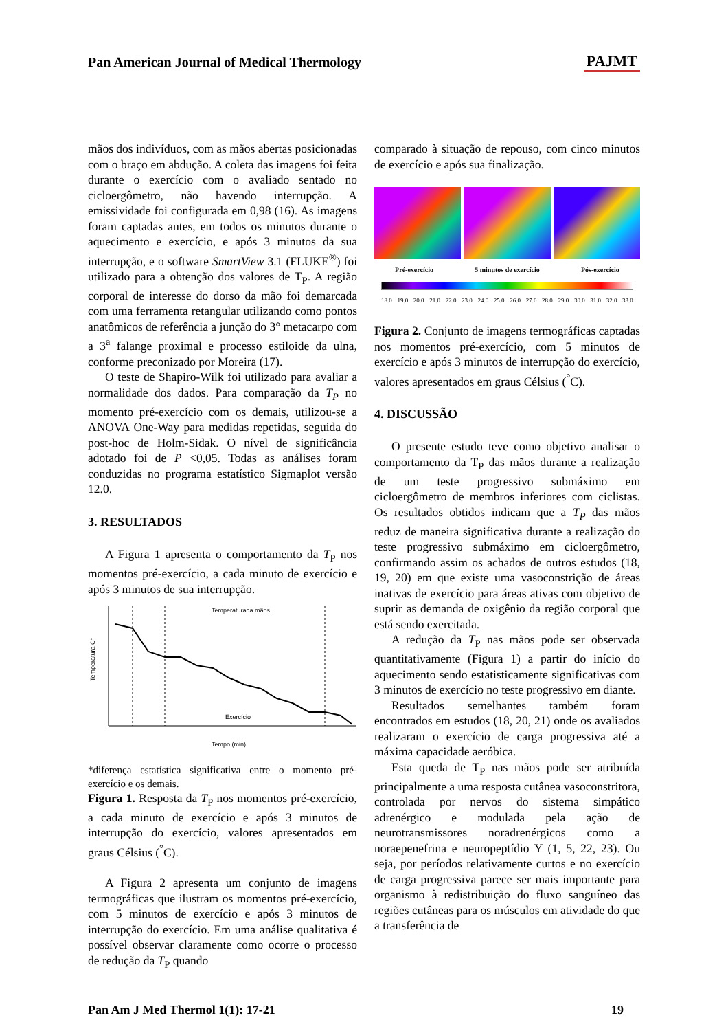Pan American Journal of Medical Thermology
PAJMT
mãos dos indivíduos, com as mãos abertas posicionadas com o braço em abdução. A coleta das imagens foi feita durante o exercício com o avaliado sentado no cicloergômetro, não havendo interrupção. A emissividade foi configurada em 0,98 (16). As imagens foram captadas antes, em todos os minutos durante o aquecimento e exercício, e após 3 minutos da sua interrupção, e o software SmartView 3.1 (FLUKE<sup>®</sup>) foi utilizado para a obtenção dos valores de T<sub>P</sub>. A região corporal de interesse do dorso da mão foi demarcada com uma ferramenta retangular utilizando como pontos anatômicos de referência a junção do 3° metacarpo com a 3<sup>a</sup> falange proximal e processo estiloide da ulna, conforme preconizado por Moreira (17).
O teste de Shapiro-Wilk foi utilizado para avaliar a normalidade dos dados. Para comparação da T<sub>P</sub> no momento pré-exercício com os demais, utilizou-se a ANOVA One-Way para medidas repetidas, seguida do post-hoc de Holm-Sidak. O nível de significância adotado foi de P <0,05. Todas as análises foram conduzidas no programa estatístico Sigmaplot versão 12.0.
3. RESULTADOS
A Figura 1 apresenta o comportamento da T<sub>P</sub> nos momentos pré-exercício, a cada minuto de exercício e após 3 minutos de sua interrupção.
Temperaturada mãos
Exercício
Temperatura C°
Tempo (min)
*diferença estatística significativa entre o momento pré-exercício e os demais.
Figura 1. Resposta da T<sub>P</sub> nos momentos pré-exercício, a cada minuto de exercício e após 3 minutos de interrupção do exercício, valores apresentados em graus Célsius (<sup>°</sup>C).
A Figura 2 apresenta um conjunto de imagens termográficas que ilustram os momentos pré-exercício, com 5 minutos de exercício e após 3 minutos de interrupção do exercício. Em uma análise qualitativa é possível observar claramente como ocorre o processo de redução da T<sub>P</sub> quando
comparado à situação de repouso, com cinco minutos de exercício e após sua finalização.
Pré-exercício 5 minutos de exercício Pós-exercício
18.0 19.0 20.0 21.0 22.0 23.0 24.0 25.0 26.0 27.0 28.0 29.0 30.0 31.0 32.0 33.0
Figura 2. Conjunto de imagens termográficas captadas nos momentos pré-exercício, com 5 minutos de exercício e após 3 minutos de interrupção do exercício, valores apresentados em graus Célsius (<sup>°</sup>C).
4. DISCUSSÃO
O presente estudo teve como objetivo analisar o comportamento da T<sub>P</sub> das mãos durante a realização de um teste progressivo submáximo em cicloergômetro de membros inferiores com ciclistas. Os resultados obtidos indicam que a T<sub>P</sub> das mãos reduz de maneira significativa durante a realização do teste progressivo submáximo em cicloergômetro, confirmando assim os achados de outros estudos (18, 19, 20) em que existe uma vasoconstrição de áreas inativas de exercício para áreas ativas com objetivo de suprir as demanda de oxigênio da região corporal que está sendo exercitada.
A redução da T<sub>P</sub> nas mãos pode ser observada quantitativamente (Figura 1) a partir do início do aquecimento sendo estatisticamente significativas com 3 minutos de exercício no teste progressivo em diante.
Resultados semelhantes também foram encontrados em estudos (18, 20, 21) onde os avaliados realizaram o exercício de carga progressiva até a máxima capacidade aeróbica.
Esta queda de T<sub>P</sub> nas mãos pode ser atribuída principalmente a uma resposta cutânea vasoconstritora, controlada por nervos do sistema simpático adrenérgico e modulada pela ação de neurotransmissores noradrenérgicos como a noraepenefrina e neuropeptídio Y (1, 5, 22, 23). Ou seja, por períodos relativamente curtos e no exercício de carga progressiva parece ser mais importante para organismo à redistribuição do fluxo sanguíneo das regiões cutâneas para os músculos em atividade do que a transferência de
Pan Am J Med Thermol 1(1): 17-21 19